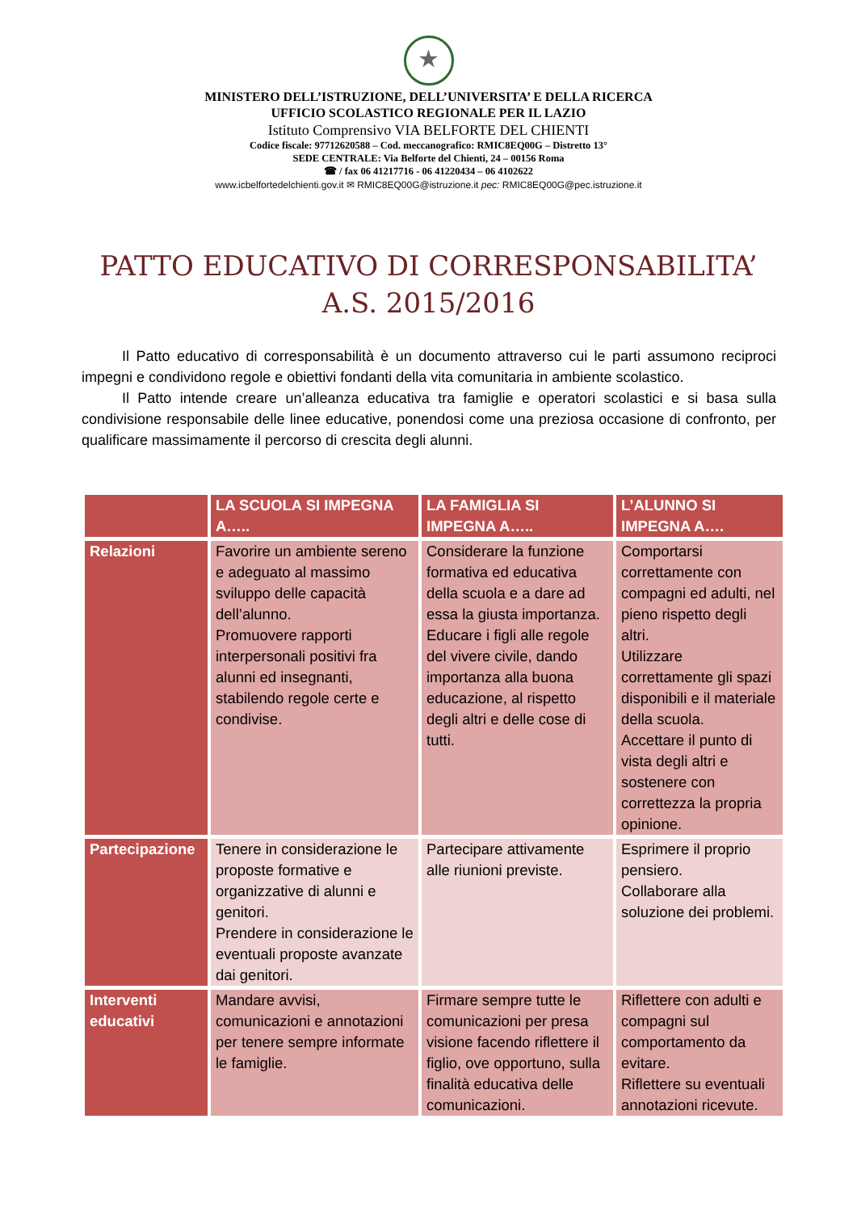★
MINISTERO DELL’ISTRUZIONE, DELL’UNIVERSITA’ E DELLA RICERCA
UFFICIO SCOLASTICO REGIONALE PER IL LAZIO
Istituto Comprensivo VIA BELFORTE DEL CHIENTI
Codice fiscale: 97712620588 – Cod. meccanografico: RMIC8EQ00G – Distretto 13°
SEDE CENTRALE: Via Belforte del Chienti, 24 – 00156 Roma
☎ / fax 06 41217716 - 06 41220434 – 06 4102622
www.icbelfortedelchienti.gov.it ✉ RMIC8EQ00G@istruzione.it pec: RMIC8EQ00G@pec.istruzione.it
PATTO EDUCATIVO DI CORRESPONSABILITA’
A.S. 2015/2016
Il Patto educativo di corresponsabilità è un documento attraverso cui le parti assumono reciproci impegni e condividono regole e obiettivi fondanti della vita comunitaria in ambiente scolastico.
Il Patto intende creare un’alleanza educativa tra famiglie e operatori scolastici e si basa sulla condivisione responsabile delle linee educative, ponendosi come una preziosa occasione di confronto, per qualificare massimamente il percorso di crescita degli alunni.
| | LA SCUOLA SI IMPEGNA A….. | LA FAMIGLIA SI IMPEGNA A….. | L’ALUNNO SI IMPEGNA A…. |
| --- | --- | --- | --- |
| Relazioni | Favorire un ambiente sereno e adeguato al massimo sviluppo delle capacità dell’alunno. Promuovere rapporti interpersonali positivi fra alunni ed insegnanti, stabilendo regole certe e condivise. | Considerare la funzione formativa ed educativa della scuola e a dare ad essa la giusta importanza. Educare i figli alle regole del vivere civile, dando importanza alla buona educazione, al rispetto degli altri e delle cose di tutti. | Comportarsi correttamente con compagni ed adulti, nel pieno rispetto degli altri. Utilizzare correttamente gli spazi disponibili e il materiale della scuola. Accettare il punto di vista degli altri e sostenere con correttezza la propria opinione. |
| Partecipazione | Tenere in considerazione le proposte formative e organizzative di alunni e genitori. Prendere in considerazione le eventuali proposte avanzate dai genitori. | Partecipare attivamente alle riunioni previste. | Esprimere il proprio pensiero. Collaborare alla soluzione dei problemi. |
| Interventi educativi | Mandare avvisi, comunicazioni e annotazioni per tenere sempre informate le famiglie. | Firmare sempre tutte le comunicazioni per presa visione facendo riflettere il figlio, ove opportuno, sulla finalità educativa delle comunicazioni. | Riflettere con adulti e compagni sul comportamento da evitare. Riflettere su eventuali annotazioni ricevute. |